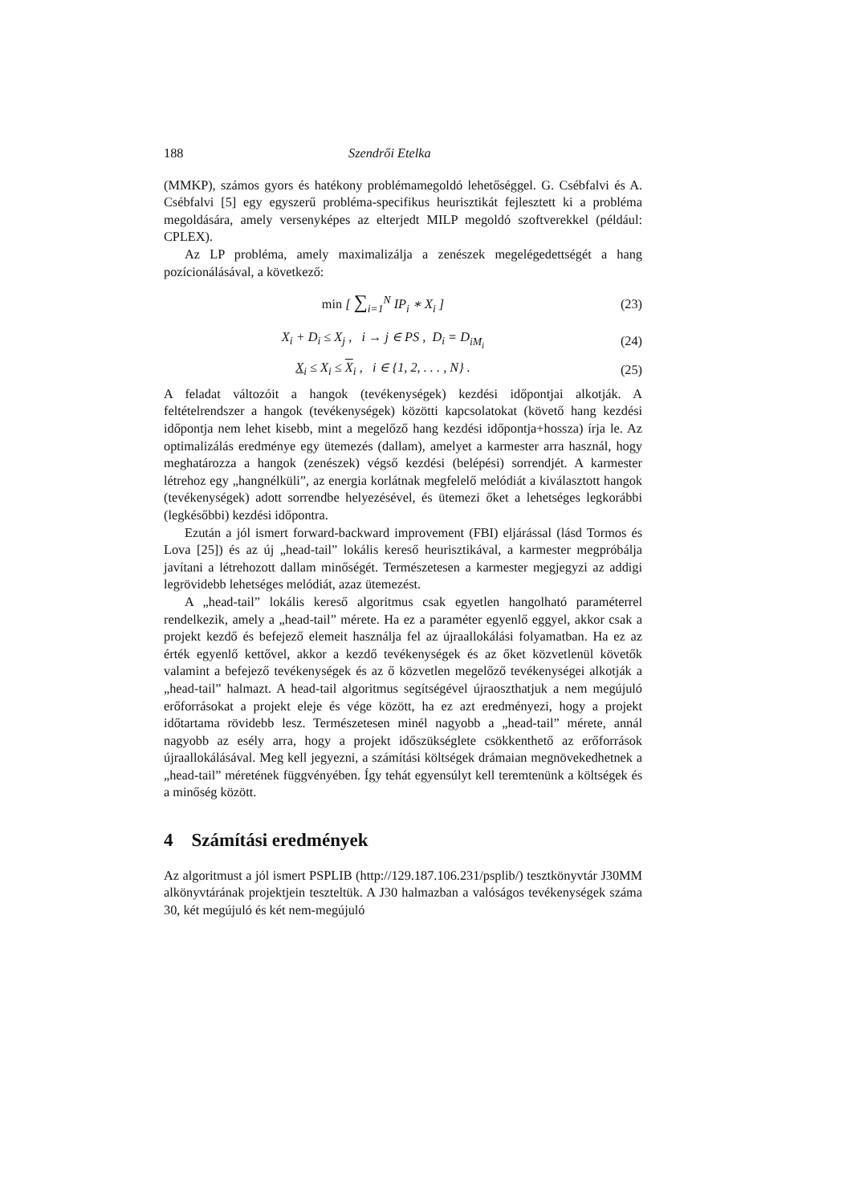188 Szendrői Etelka
(MMKP), számos gyors és hatékony problémamegoldó lehetőséggel. G. Csébfalvi és A. Csébfalvi [5] egy egyszerű probléma-specifikus heurisztikát fejlesztett ki a probléma megoldására, amely versenyképes az elterjedt MILP megoldó szoftverekkel (például: CPLEX).
Az LP probléma, amely maximalizálja a zenészek megelégedettségét a hang pozícionálásával, a következő:
min [ ∑<sub>i=1</sub><sup>N</sup> IP<sub>i</sub> ∗ X<sub>i</sub> ] (23)
X<sub>i</sub> + D<sub>i</sub> ≤ X<sub>j</sub> , i → j ∈ PS , D<sub>i</sub> = D<sub>iM<sub>i</sub></sub> (24)
X<sub>i</sub> ≤ X<sub>i</sub> ≤ X<sub>i</sub> , i ∈ {1, 2, . . . , N} . (25)
A feladat változóit a hangok (tevékenységek) kezdési időpontjai alkotják. A feltételrendszer a hangok (tevékenységek) közötti kapcsolatokat (követő hang kezdési időpontja nem lehet kisebb, mint a megelőző hang kezdési időpontja+hossza) írja le. Az optimalizálás eredménye egy ütemezés (dallam), amelyet a karmester arra használ, hogy meghatározza a hangok (zenészek) végső kezdési (belépési) sorrendjét. A karmester létrehoz egy „hangnélküli”, az energia korlátnak megfelelő melódiát a kiválasztott hangok (tevékenységek) adott sorrendbe helyezésével, és ütemezi őket a lehetséges legkorábbi (legkésőbbi) kezdési időpontra.
Ezután a jól ismert forward-backward improvement (FBI) eljárással (lásd Tormos és Lova [25]) és az új „head-tail” lokális kereső heurisztikával, a karmester megpróbálja javítani a létrehozott dallam minőségét. Természetesen a karmester megjegyzi az addigi legrövidebb lehetséges melódiát, azaz ütemezést.
A „head-tail” lokális kereső algoritmus csak egyetlen hangolható paraméterrel rendelkezik, amely a „head-tail” mérete. Ha ez a paraméter egyenlő eggyel, akkor csak a projekt kezdő és befejező elemeit használja fel az újraallokálási folyamatban. Ha ez az érték egyenlő kettővel, akkor a kezdő tevékenységek és az őket közvetlenül követők valamint a befejező tevékenységek és az ő közvetlen megelőző tevékenységei alkotják a „head-tail” halmazt. A head-tail algoritmus segítségével újraoszthatjuk a nem megújuló erőforrásokat a projekt eleje és vége között, ha ez azt eredményezi, hogy a projekt időtartama rövidebb lesz. Természetesen minél nagyobb a „head-tail” mérete, annál nagyobb az esély arra, hogy a projekt időszükséglete csökkenthető az erőforrások újraallokálásával. Meg kell jegyezni, a számítási költségek drámaian megnövekedhetnek a „head-tail” méretének függvényében. Így tehát egyensúlyt kell teremtenünk a költségek és a minőség között.
4 Számítási eredmények
Az algoritmust a jól ismert PSPLIB (http://129.187.106.231/psplib/) tesztkönyvtár J30MM alkönyvtárának projektjein teszteltük. A J30 halmazban a valóságos tevékenységek száma 30, két megújuló és két nem-megújuló